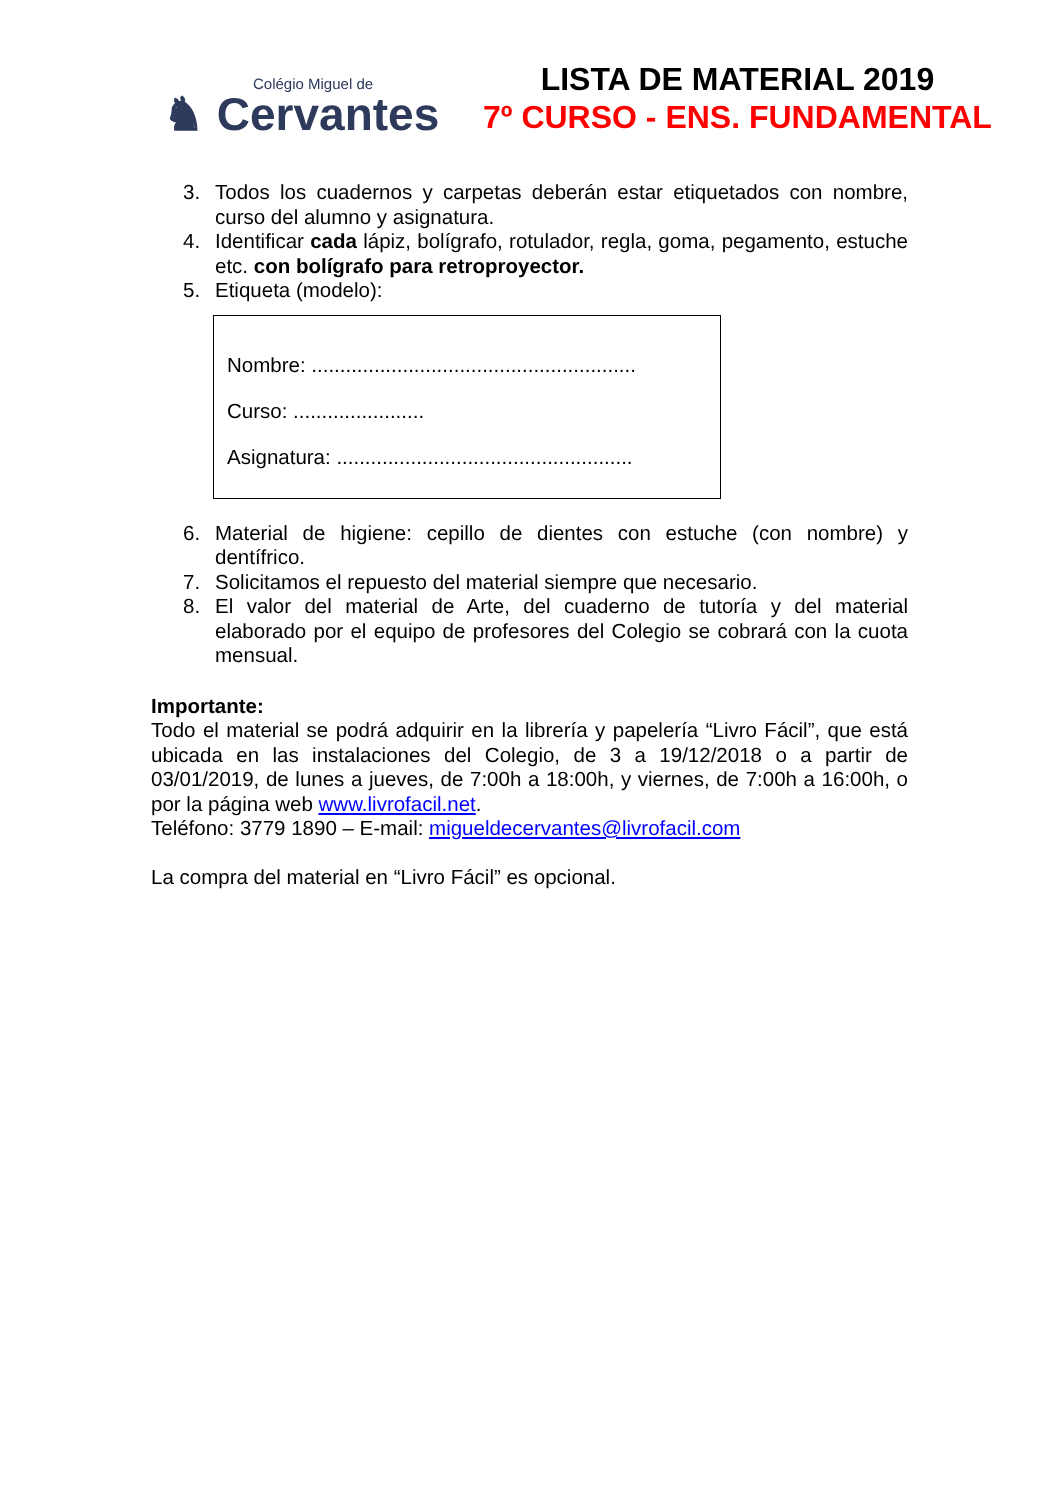Colégio Miguel de
♞ Cervantes
LISTA DE MATERIAL 2019
7º CURSO - ENS. FUNDAMENTAL
3. Todos los cuadernos y carpetas deberán estar etiquetados con nombre, curso del alumno y asignatura.
4. Identificar cada lápiz, bolígrafo, rotulador, regla, goma, pegamento, estuche etc. con bolígrafo para retroproyector.
5. Etiqueta (modelo):
Nombre: .........................................................
Curso: .......................
Asignatura: ....................................................
6. Material de higiene: cepillo de dientes con estuche (con nombre) y dentífrico.
7. Solicitamos el repuesto del material siempre que necesario.
8. El valor del material de Arte, del cuaderno de tutoría y del material elaborado por el equipo de profesores del Colegio se cobrará con la cuota mensual.
Importante:
Todo el material se podrá adquirir en la librería y papelería “Livro Fácil”, que está ubicada en las instalaciones del Colegio, de 3 a 19/12/2018 o a partir de 03/01/2019, de lunes a jueves, de 7:00h a 18:00h, y viernes, de 7:00h a 16:00h, o por la página web www.livrofacil.net.
Teléfono: 3779 1890 – E-mail: migueldecervantes@livrofacil.com
La compra del material en “Livro Fácil” es opcional.